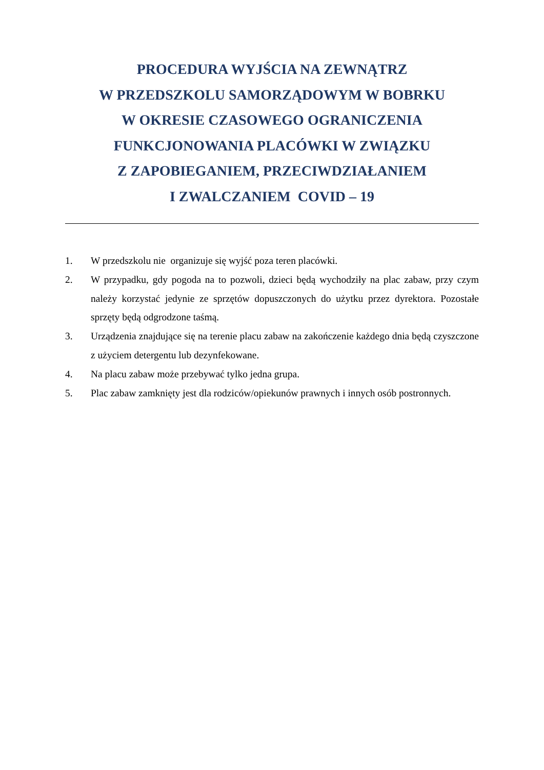PROCEDURA WYJŚCIA NA ZEWNĄTRZ
W PRZEDSZKOLU SAMORZĄDOWYM W BOBRKU
W OKRESIE CZASOWEGO OGRANICZENIA
FUNKCJONOWANIA PLACÓWKI W ZWIĄZKU
Z ZAPOBIEGANIEM, PRZECIWDZIAŁANIEM
I ZWALCZANIEM COVID – 19
1. W przedszkolu nie organizuje się wyjść poza teren placówki.
2. W przypadku, gdy pogoda na to pozwoli, dzieci będą wychodziły na plac zabaw, przy czym należy korzystać jedynie ze sprzętów dopuszczonych do użytku przez dyrektora. Pozostałe sprzęty będą odgrodzone taśmą.
3. Urządzenia znajdujące się na terenie placu zabaw na zakończenie każdego dnia będą czyszczone z użyciem detergentu lub dezynfekowane.
4. Na placu zabaw może przebywać tylko jedna grupa.
5. Plac zabaw zamknięty jest dla rodziców/opiekunów prawnych i innych osób postronnych.